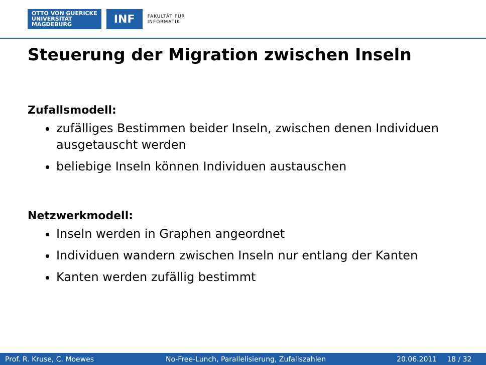OTTO VON GUERICKE
UNIVERSITÄT
MAGDEBURG
INF
FAKULTÄT FÜR
INFORMATIK
Steuerung der Migration zwischen Inseln
Zufallsmodell:
zufälliges Bestimmen beider Inseln, zwischen denen Individuen ausgetauscht werden
beliebige Inseln können Individuen austauschen
Netzwerkmodell:
Inseln werden in Graphen angeordnet
Individuen wandern zwischen Inseln nur entlang der Kanten
Kanten werden zufällig bestimmt
Prof. R. Kruse, C. Moewes No-Free-Lunch, Parallelisierung, Zufallszahlen 20.06.2011 18 / 32